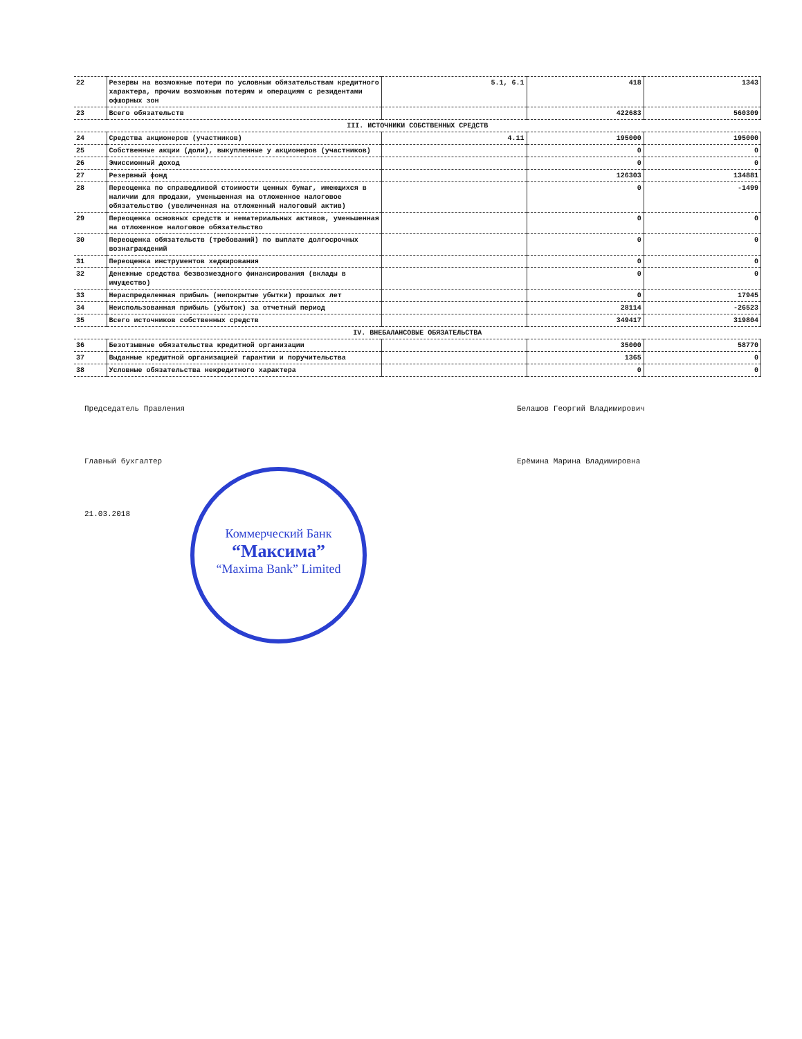| 22 | Резервы на возможные потери по условным обязательствам кредитного характера, прочим возможным потерям и операциям с резидентами офшорных зон | 5.1, 6.1 | 418 | 1343 |
| 23 | Всего обязательств | | 422683 | 560309 |
| III. ИСТОЧНИКИ СОБСТВЕННЫХ СРЕДСТВ | | | | |
| 24 | Средства акционеров (участников) | 4.11 | 195000 | 195000 |
| 25 | Собственные акции (доли), выкупленные у акционеров (участников) | | 0 | 0 |
| 26 | Эмиссионный доход | | 0 | 0 |
| 27 | Резервный фонд | | 126303 | 134881 |
| 28 | Переоценка по справедливой стоимости ценных бумаг, имеющихся в наличии для продажи, уменьшенная на отложенное налоговое обязательство (увеличенная на отложенный налоговый актив) | | 0 | -1499 |
| 29 | Переоценка основных средств и нематериальных активов, уменьшенная на отложенное налоговое обязательство | | 0 | 0 |
| 30 | Переоценка обязательств (требований) по выплате долгосрочных вознаграждений | | 0 | 0 |
| 31 | Переоценка инструментов хеджирования | | 0 | 0 |
| 32 | Денежные средства безвозмездного финансирования (вклады в имущество) | | 0 | 0 |
| 33 | Нераспределенная прибыль (непокрытые убытки) прошлых лет | | 0 | 17945 |
| 34 | Неиспользованная прибыль (убыток) за отчетный период | | 28114 | -26523 |
| 35 | Всего источников собственных средств | | 349417 | 319804 |
| IV. ВНЕБАЛАНСОВЫЕ ОБЯЗАТЕЛЬСТВА | | | | |
| 36 | Безотзывные обязательства кредитной организации | | 35000 | 58770 |
| 37 | Выданные кредитной организацией гарантии и поручительства | | 1365 | 0 |
| 38 | Условные обязательства некредитного характера | | 0 | 0 |
Коммерческий Банк
“Максима”
“Maxima Bank” Limited
Председатель Правления Белашов Георгий Владимирович
Главный бухгалтер Ерёмина Марина Владимировна
21.03.2018